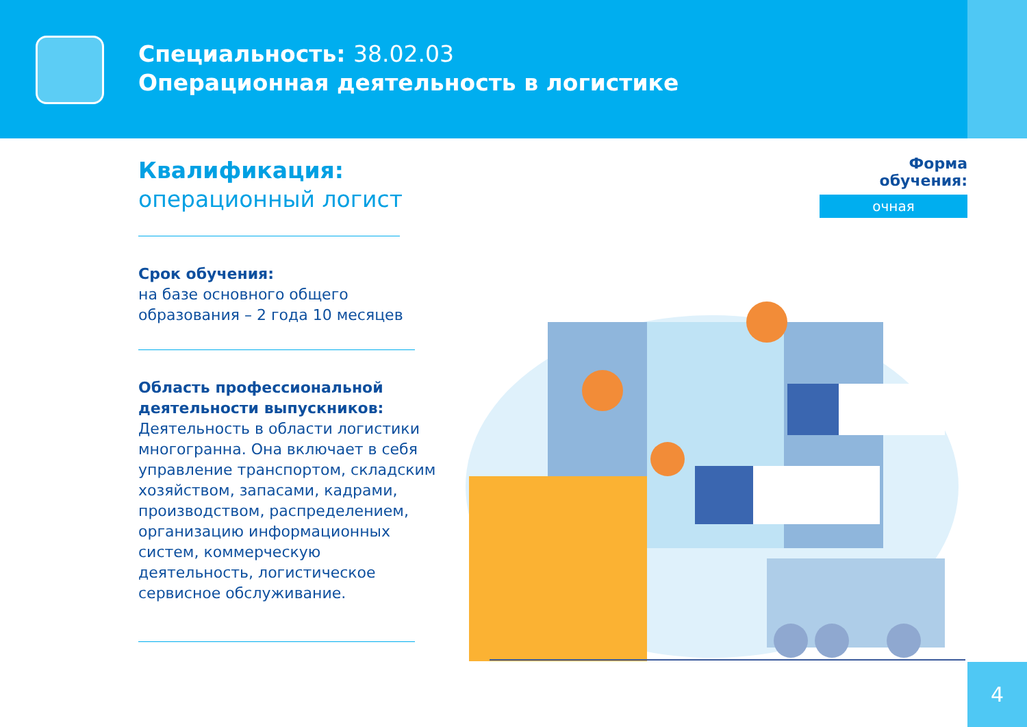Специальность: 38.02.03
Операционная деятельность в логистике
Квалификация:
операционный логист
Срок обучения:
на базе основного общего образования – 2 года 10 месяцев
Область профессиональной деятельности выпускников:
Деятельность в области логистики многогранна. Она включает в себя управление транспортом, складским хозяйством, запасами, кадрами, производством, распределением, организацию информационных систем, коммерческую деятельность, логистическое сервисное обслуживание.
Форма обучения:
очная
4